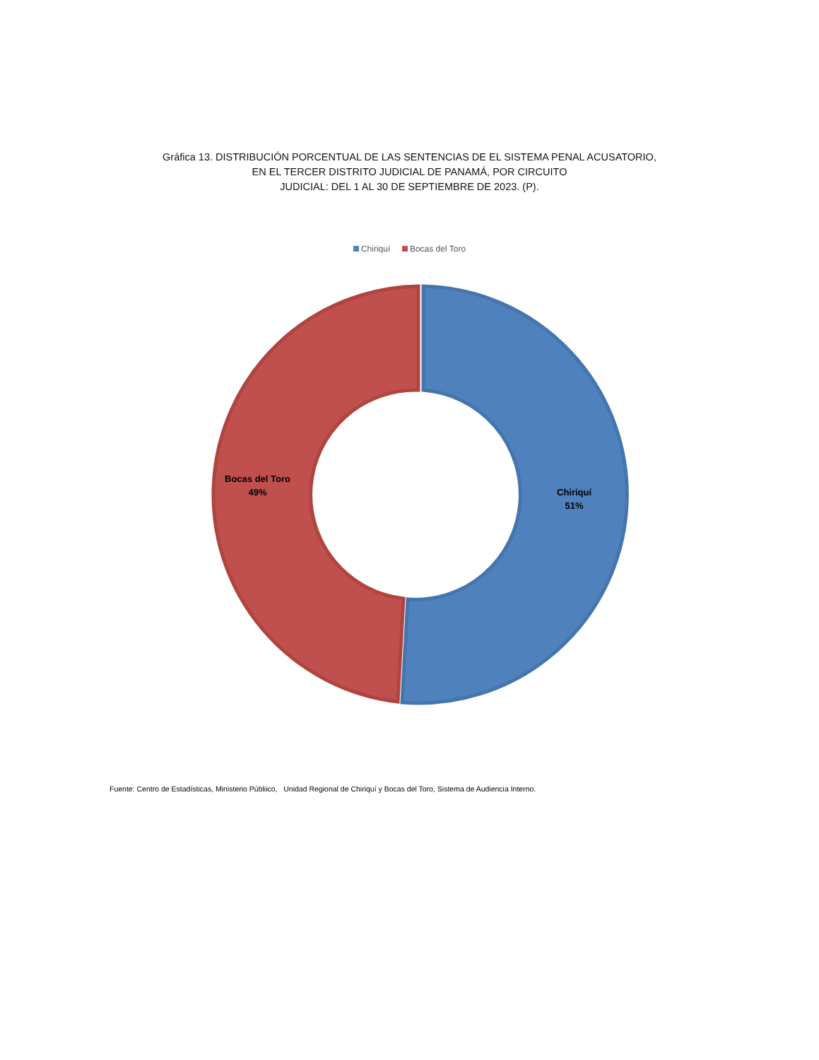Gráfica 13. DISTRIBUCIÓN PORCENTUAL DE LAS SENTENCIAS DE EL SISTEMA PENAL ACUSATORIO,
EN EL TERCER DISTRITO JUDICIAL DE PANAMÁ, POR CIRCUITO
JUDICIAL: DEL 1 AL 30 DE SEPTIEMBRE DE 2023. (P).
Chiriquí Bocas del Toro
Bocas del Toro
49%
Chiriquí
51%
Fuente: Centro de Estadísticas, Ministerio Públiico, Unidad Regional de Chiriquí y Bocas del Toro, Sistema de Audiencia Interno.